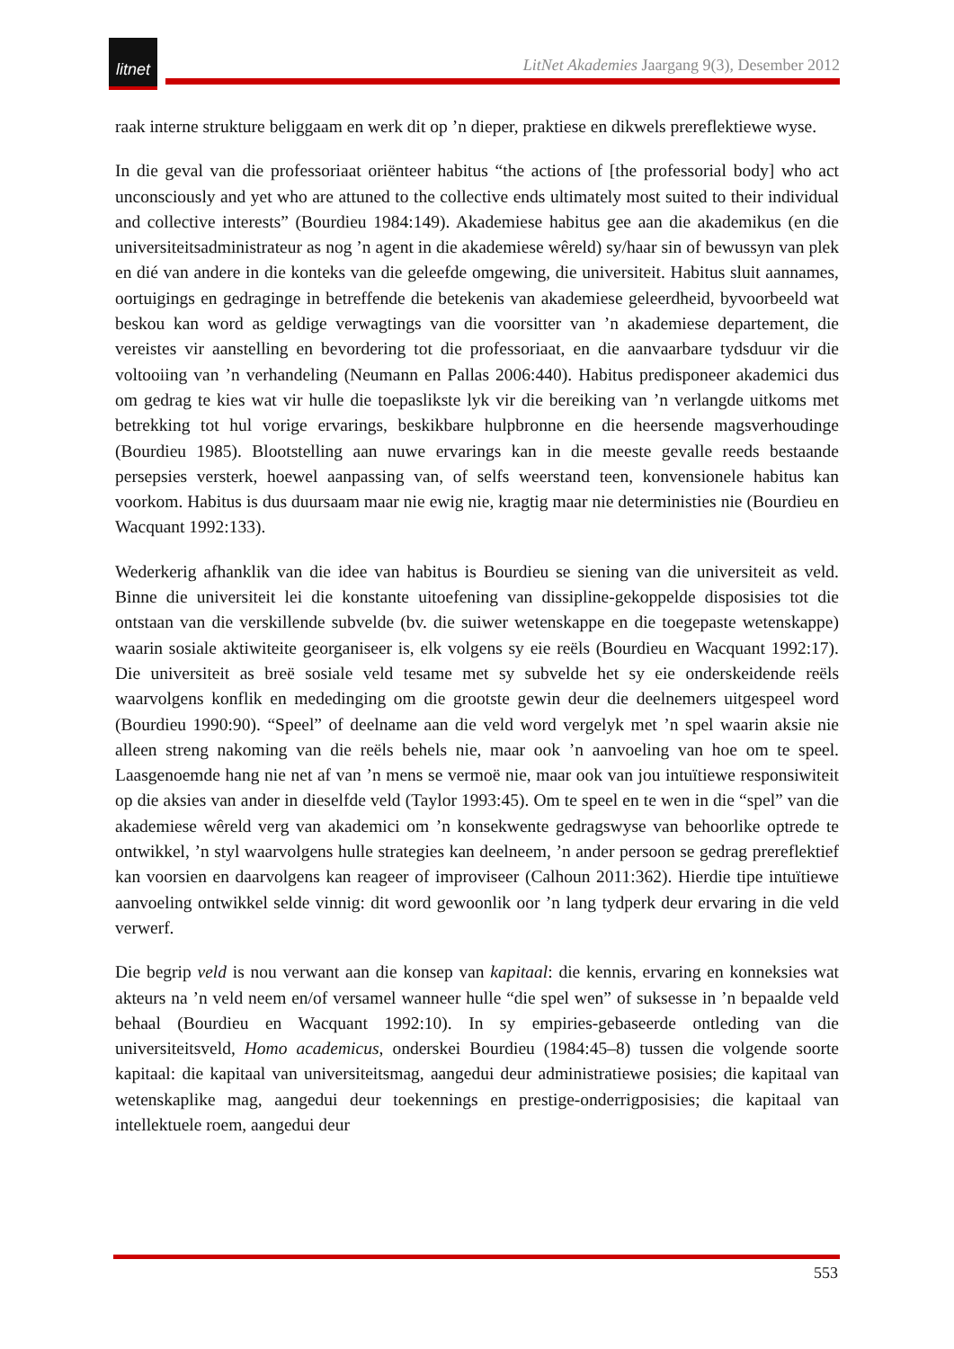litnet
LitNet Akademies Jaargang 9(3), Desember 2012
raak interne strukture beliggaam en werk dit op ’n dieper, praktiese en dikwels prereflektiewe wyse.
In die geval van die professoriaat oriënteer habitus “the actions of [the professorial body] who act unconsciously and yet who are attuned to the collective ends ultimately most suited to their individual and collective interests” (Bourdieu 1984:149). Akademiese habitus gee aan die akademikus (en die universiteitsadministrateur as nog ’n agent in die akademiese wêreld) sy/haar sin of bewussyn van plek en dié van andere in die konteks van die geleefde omgewing, die universiteit. Habitus sluit aannames, oortuigings en gedraginge in betreffende die betekenis van akademiese geleerdheid, byvoorbeeld wat beskou kan word as geldige verwagtings van die voorsitter van ’n akademiese departement, die vereistes vir aanstelling en bevordering tot die professoriaat, en die aanvaarbare tydsduur vir die voltooiing van ’n verhandeling (Neumann en Pallas 2006:440). Habitus predisponeer akademici dus om gedrag te kies wat vir hulle die toepaslikste lyk vir die bereiking van ’n verlangde uitkoms met betrekking tot hul vorige ervarings, beskikbare hulpbronne en die heersende magsverhoudinge (Bourdieu 1985). Blootstelling aan nuwe ervarings kan in die meeste gevalle reeds bestaande persepsies versterk, hoewel aanpassing van, of selfs weerstand teen, konvensionele habitus kan voorkom. Habitus is dus duursaam maar nie ewig nie, kragtig maar nie deterministies nie (Bourdieu en Wacquant 1992:133).
Wederkerig afhanklik van die idee van habitus is Bourdieu se siening van die universiteit as veld. Binne die universiteit lei die konstante uitoefening van dissipline-gekoppelde disposisies tot die ontstaan van die verskillende subvelde (bv. die suiwer wetenskappe en die toegepaste wetenskappe) waarin sosiale aktiwiteite georganiseer is, elk volgens sy eie reëls (Bourdieu en Wacquant 1992:17). Die universiteit as breë sosiale veld tesame met sy subvelde het sy eie onderskeidende reëls waarvolgens konflik en mededinging om die grootste gewin deur die deelnemers uitgespeel word (Bourdieu 1990:90). “Speel” of deelname aan die veld word vergelyk met ’n spel waarin aksie nie alleen streng nakoming van die reëls behels nie, maar ook ’n aanvoeling van hoe om te speel. Laasgenoemde hang nie net af van ’n mens se vermoë nie, maar ook van jou intuïtiewe responsiwiteit op die aksies van ander in dieselfde veld (Taylor 1993:45). Om te speel en te wen in die “spel” van die akademiese wêreld verg van akademici om ’n konsekwente gedragswyse van behoorlike optrede te ontwikkel, ’n styl waarvolgens hulle strategies kan deelneem, ’n ander persoon se gedrag prereflektief kan voorsien en daarvolgens kan reageer of improviseer (Calhoun 2011:362). Hierdie tipe intuïtiewe aanvoeling ontwikkel selde vinnig: dit word gewoonlik oor ’n lang tydperk deur ervaring in die veld verwerf.
Die begrip veld is nou verwant aan die konsep van kapitaal: die kennis, ervaring en konneksies wat akteurs na ’n veld neem en/of versamel wanneer hulle “die spel wen” of suksesse in ’n bepaalde veld behaal (Bourdieu en Wacquant 1992:10). In sy empiries-gebaseerde ontleding van die universiteitsveld, Homo academicus, onderskei Bourdieu (1984:45–8) tussen die volgende soorte kapitaal: die kapitaal van universiteitsmag, aangedui deur administratiewe posisies; die kapitaal van wetenskaplike mag, aangedui deur toekennings en prestige-onderrigposisies; die kapitaal van intellektuele roem, aangedui deur
553